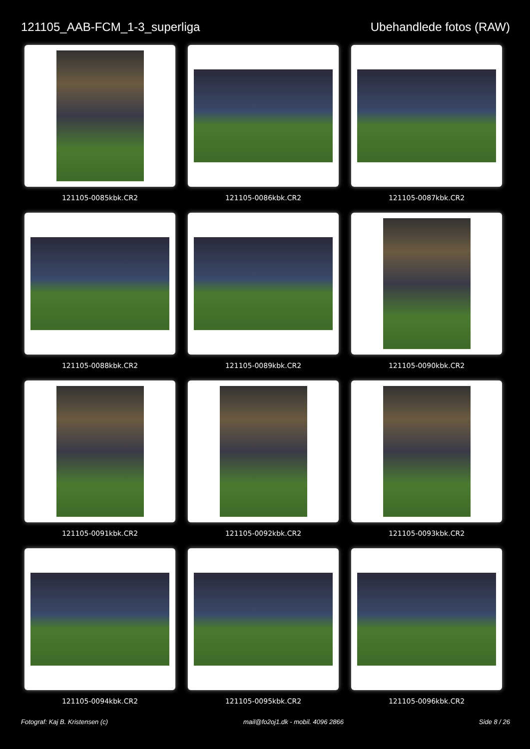121105_AAB-FCM_1-3_superliga Ubehandlede fotos (RAW)
121105-0085kbk.CR2
121105-0086kbk.CR2
121105-0087kbk.CR2
121105-0088kbk.CR2
121105-0089kbk.CR2
121105-0090kbk.CR2
121105-0091kbk.CR2
121105-0092kbk.CR2
121105-0093kbk.CR2
121105-0094kbk.CR2
121105-0095kbk.CR2
121105-0096kbk.CR2
Fotograf: Kaj B. Kristensen (c) mail@fo2oj1.dk - mobil. 4096 2866 Side 8 / 26